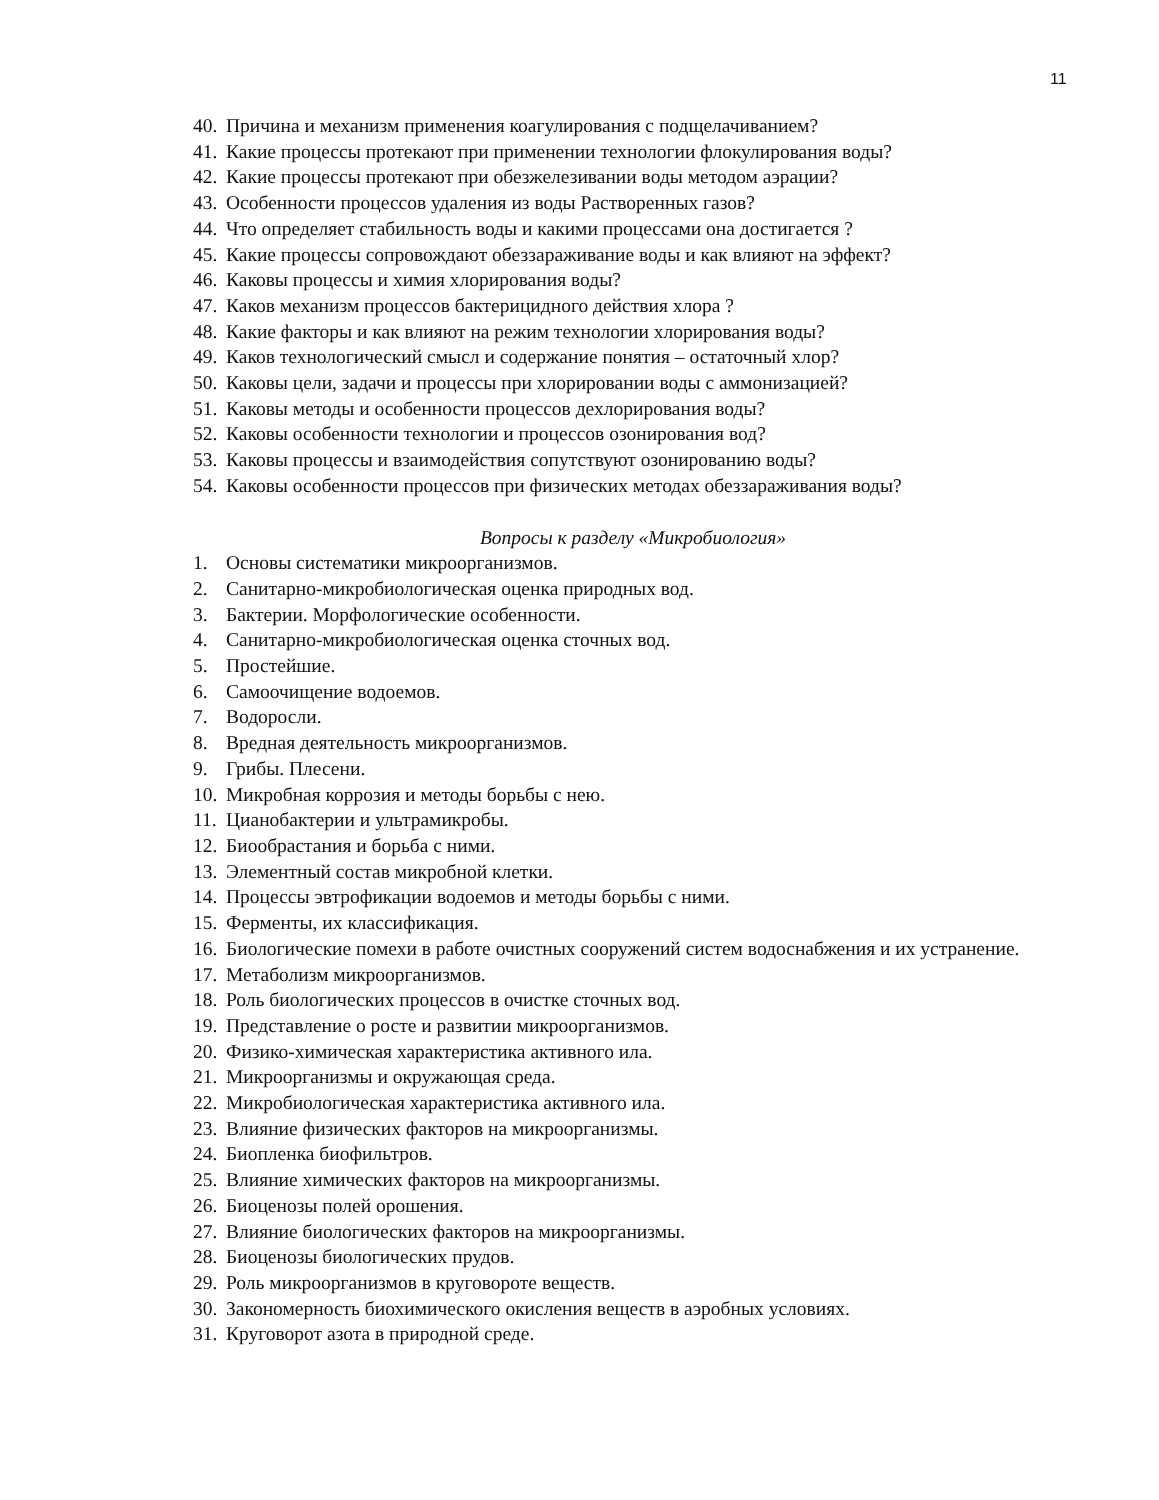11
40. Причина и механизм применения коагулирования с подщелачиванием?
41. Какие процессы протекают при применении технологии флокулирования воды?
42. Какие процессы протекают при обезжелезивании воды методом аэрации?
43. Особенности процессов удаления из воды Растворенных газов?
44. Что определяет стабильность воды и какими процессами она достигается ?
45. Какие процессы сопровождают обеззараживание воды и как влияют на эффект?
46. Каковы процессы и химия хлорирования воды?
47. Каков механизм процессов бактерицидного действия хлора ?
48. Какие факторы и как влияют на режим технологии хлорирования воды?
49. Каков технологический смысл и содержание понятия – остаточный хлор?
50. Каковы цели, задачи и процессы при хлорировании воды с аммонизацией?
51. Каковы методы и особенности процессов дехлорирования воды?
52. Каковы особенности технологии и процессов озонирования вод?
53. Каковы процессы и взаимодействия сопутствуют озонированию воды?
54. Каковы особенности процессов при физических методах обеззараживания воды?
Вопросы к разделу «Микробиология»
1. Основы систематики микроорганизмов.
2. Санитарно-микробиологическая оценка природных вод.
3. Бактерии. Морфологические особенности.
4. Санитарно-микробиологическая оценка сточных вод.
5. Простейшие.
6. Самоочищение водоемов.
7. Водоросли.
8. Вредная деятельность микроорганизмов.
9. Грибы. Плесени.
10. Микробная коррозия и методы борьбы с нею.
11. Цианобактерии и ультрамикробы.
12. Биообрастания и борьба с ними.
13. Элементный состав микробной клетки.
14. Процессы эвтрофикации водоемов и методы борьбы с ними.
15. Ферменты, их классификация.
16. Биологические помехи в работе очистных сооружений систем водоснабжения и их устранение.
17. Метаболизм микроорганизмов.
18. Роль биологических процессов в очистке сточных вод.
19. Представление о росте и развитии микроорганизмов.
20. Физико-химическая характеристика активного ила.
21. Микроорганизмы и окружающая среда.
22. Микробиологическая характеристика активного ила.
23. Влияние физических факторов на микроорганизмы.
24. Биопленка биофильтров.
25. Влияние химических факторов на микроорганизмы.
26. Биоценозы полей орошения.
27. Влияние биологических факторов на микроорганизмы.
28. Биоценозы биологических прудов.
29. Роль микроорганизмов в круговороте веществ.
30. Закономерность биохимического окисления веществ в аэробных условиях.
31. Круговорот азота в природной среде.